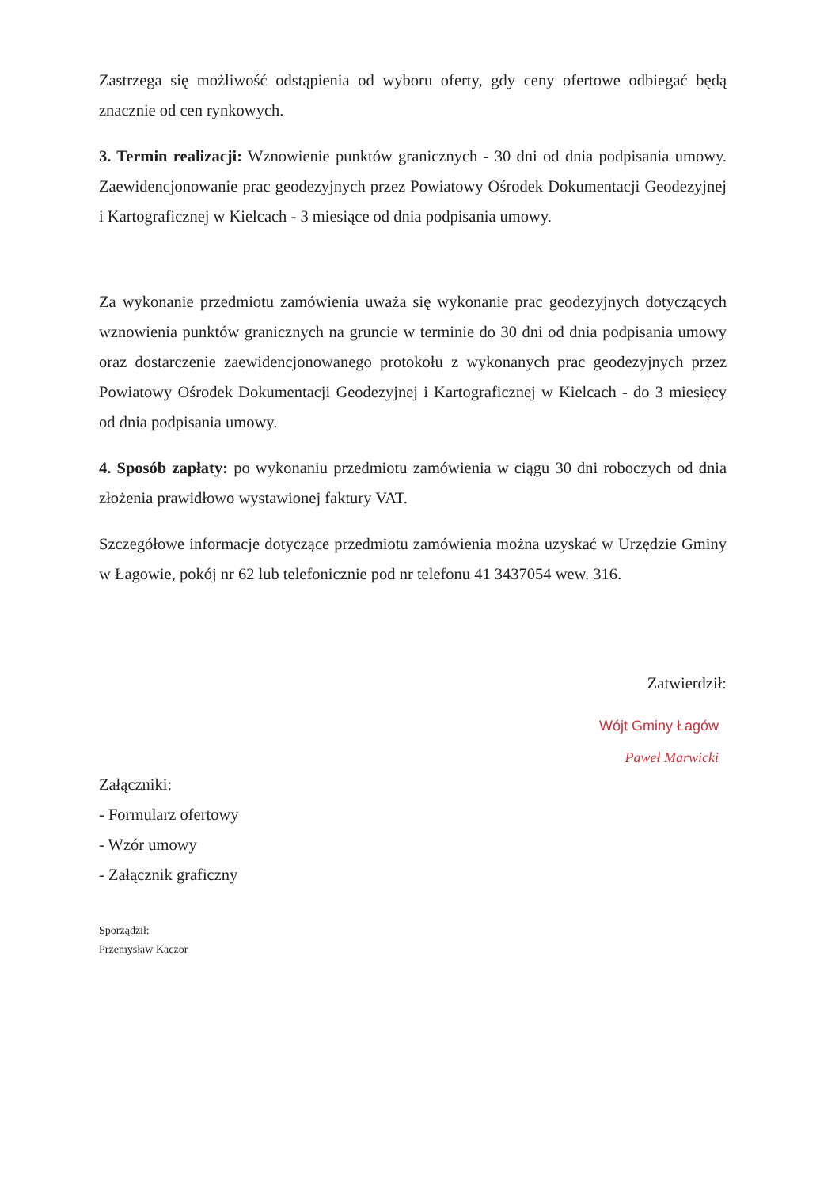Zastrzega się możliwość odstąpienia od wyboru oferty, gdy ceny ofertowe odbiegać będą znacznie od cen rynkowych.
3. Termin realizacji: Wznowienie punktów granicznych - 30 dni od dnia podpisania umowy. Zaewidencjonowanie prac geodezyjnych przez Powiatowy Ośrodek Dokumentacji Geodezyjnej i Kartograficznej w Kielcach - 3 miesiące od dnia podpisania umowy.
Za wykonanie przedmiotu zamówienia uważa się wykonanie prac geodezyjnych dotyczących wznowienia punktów granicznych na gruncie w terminie do 30 dni od dnia podpisania umowy oraz dostarczenie zaewidencjonowanego protokołu z wykonanych prac geodezyjnych przez Powiatowy Ośrodek Dokumentacji Geodezyjnej i Kartograficznej w Kielcach - do 3 miesięcy od dnia podpisania umowy.
4. Sposób zapłaty: po wykonaniu przedmiotu zamówienia w ciągu 30 dni roboczych od dnia złożenia prawidłowo wystawionej faktury VAT.
Szczegółowe informacje dotyczące przedmiotu zamówienia można uzyskać w Urzędzie Gminy w Łagowie, pokój nr 62 lub telefonicznie pod nr telefonu 41 3437054 wew. 316.
Zatwierdził:
Wójt Gminy Łagów
Paweł Marwicki
Załączniki:
- Formularz ofertowy
- Wzór umowy
- Załącznik graficzny
Sporządził:
Przemysław Kaczor